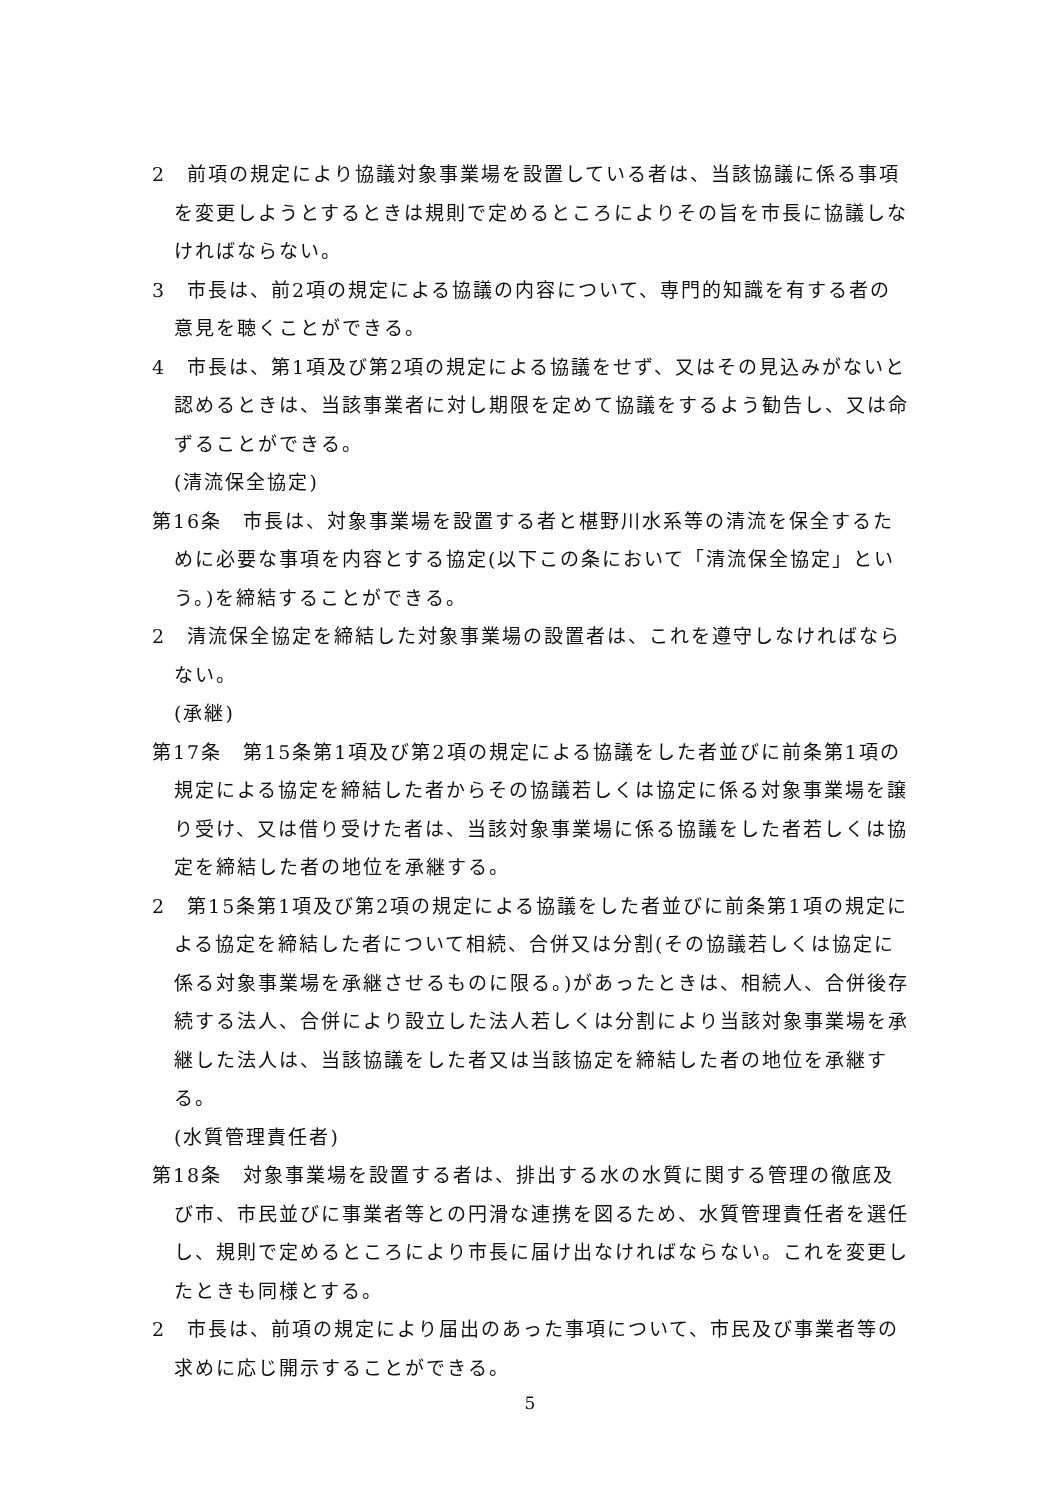2　前項の規定により協議対象事業場を設置している者は、当該協議に係る事項を変更しようとするときは規則で定めるところによりその旨を市長に協議しなければならない。
3　市長は、前2項の規定による協議の内容について、専門的知識を有する者の意見を聴くことができる。
4　市長は、第1項及び第2項の規定による協議をせず、又はその見込みがないと認めるときは、当該事業者に対し期限を定めて協議をするよう勧告し、又は命ずることができる。
(清流保全協定)
第16条　市長は、対象事業場を設置する者と椹野川水系等の清流を保全するために必要な事項を内容とする協定(以下この条において「清流保全協定」という。)を締結することができる。
2　清流保全協定を締結した対象事業場の設置者は、これを遵守しなければならない。
(承継)
第17条　第15条第1項及び第2項の規定による協議をした者並びに前条第1項の規定による協定を締結した者からその協議若しくは協定に係る対象事業場を譲り受け、又は借り受けた者は、当該対象事業場に係る協議をした者若しくは協定を締結した者の地位を承継する。
2　第15条第1項及び第2項の規定による協議をした者並びに前条第1項の規定による協定を締結した者について相続、合併又は分割(その協議若しくは協定に係る対象事業場を承継させるものに限る。)があったときは、相続人、合併後存続する法人、合併により設立した法人若しくは分割により当該対象事業場を承継した法人は、当該協議をした者又は当該協定を締結した者の地位を承継する。
(水質管理責任者)
第18条　対象事業場を設置する者は、排出する水の水質に関する管理の徹底及び市、市民並びに事業者等との円滑な連携を図るため、水質管理責任者を選任し、規則で定めるところにより市長に届け出なければならない。これを変更したときも同様とする。
2　市長は、前項の規定により届出のあった事項について、市民及び事業者等の求めに応じ開示することができる。
5